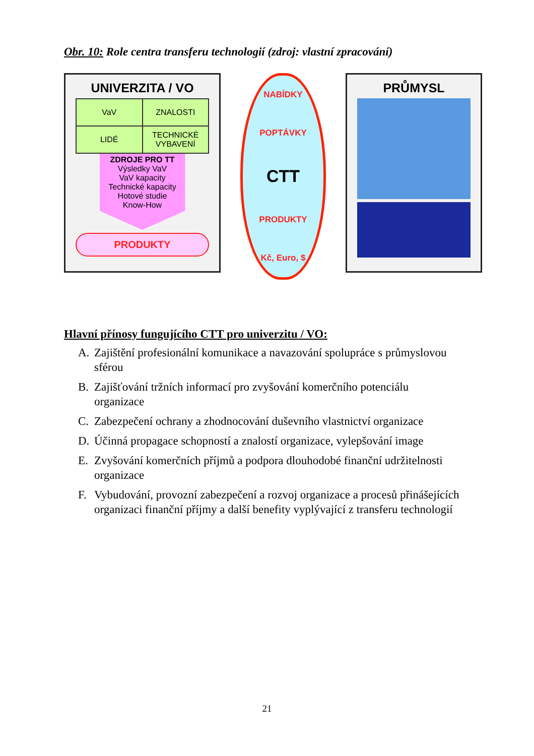Obr. 10: Role centra transferu technologií (zdroj: vlastní zpracování)
UNIVERZITA / VO
VaV
ZNALOSTI
LIDÉ
TECHNICKÉ VYBAVENÍ
ZDROJE PRO TT
Výsledky VaV
VaV kapacity
Technické kapacity
Hotové studie
Know-How
PRODUKTY
NABÍDKY
POPTÁVKY
CTT
PRODUKTY
Kč, Euro, $
PRŮMYSL
Hlavní přínosy fungujícího CTT pro univerzitu / VO:
A. Zajištění profesionální komunikace a navazování spolupráce s průmyslovou sférou
B. Zajišťování tržních informací pro zvyšování komerčního potenciálu organizace
C. Zabezpečení ochrany a zhodnocování duševního vlastnictví organizace
D. Účinná propagace schopností a znalostí organizace, vylepšování image
E. Zvyšování komerčních příjmů a podpora dlouhodobé finanční udržitelnosti organizace
F. Vybudování, provozní zabezpečení a rozvoj organizace a procesů přinášejících organizaci finanční příjmy a další benefity vyplývající z transferu technologií
21